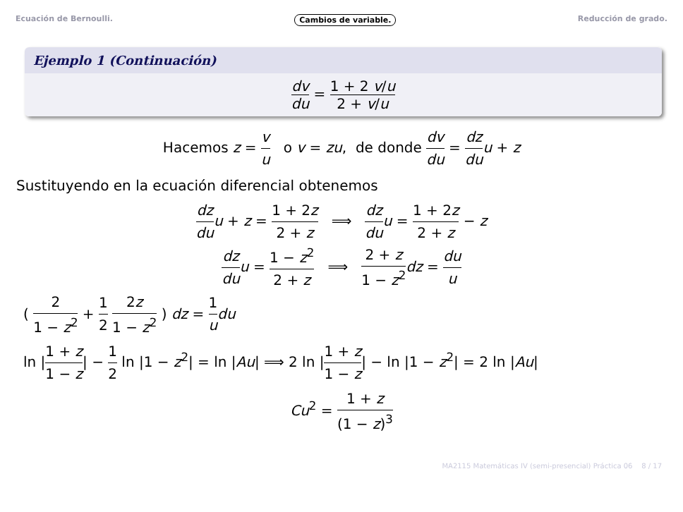Ecuación de Bernoulli. Cambios de variable. Reducción de grado.
Ejemplo 1 (Continuación)
dv du = 1 + 2 v/u 2 + v/u
Hacemos z = v u o v = zu, de donde dv du = dz du u + z
Sustituyendo en la ecuación diferencial obtenemos
dz du u + z = 1 + 2z 2 + z ⟹ dz du u = 1 + 2z 2 + z − z
dz du u = 1 − z<sup>2</sup> 2 + z ⟹ 2 + z 1 − z<sup>2</sup> dz = du u
( 2 1 − z<sup>2</sup> + 1 2 2z 1 − z<sup>2</sup> ) dz = 1 u du
ln |1 + z 1 − z| − 1 2 ln |1 − z<sup>2</sup>| = ln |Au| ⟹ 2 ln |1 + z 1 − z| − ln |1 − z<sup>2</sup>| = 2 ln |Au|
Cu<sup>2</sup> = 1 + z (1 − z)<sup>3</sup>
MA2115 Matemáticas IV (semi-presencial) Práctica 06 8 / 17